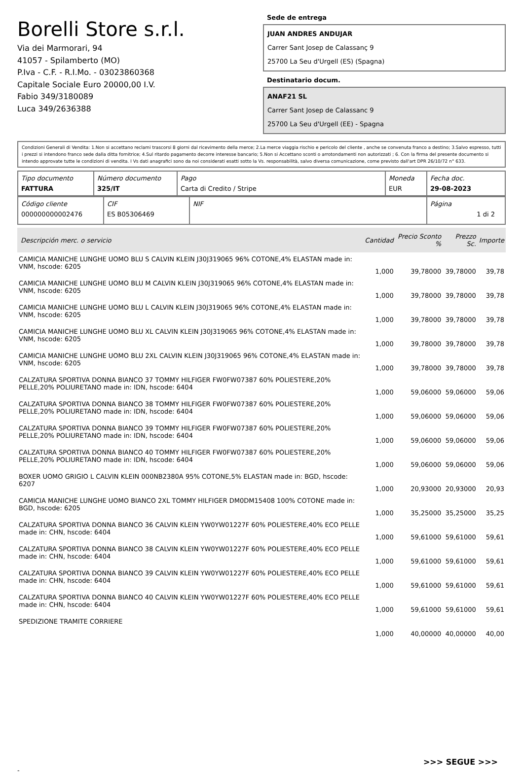Borelli Store s.r.l.
Via dei Marmorari, 94
41057 - Spilamberto (MO)
P.Iva - C.F. - R.I.Mo. - 03023860368
Capitale Sociale Euro 20000,00 I.V.
Fabio 349/3180089
Luca 349/2636388
Sede de entrega
JUAN ANDRES ANDUJAR
Carrer Sant Josep de Calassanç 9
25700 La Seu d'Urgell (ES) (Spagna)
Destinatario docum.
ANAF21 SL
Carrer Sant Josep de Calassanc 9
25700 La Seu d'Urgell (EE) - Spagna
Condizioni Generali di Vendita: 1.Non si accettano reclami trascorsi 8 giorni dal ricevimento della merce; 2.La merce viaggia rischio e pericolo del cliente , anche se convenuta franco a destino; 3.Salvo espresso, tutti i prezzi si intendono franco sede dalla ditta fornitrice; 4.Sul ritardo pagamento decorre interesse bancario; 5.Non si Accettano sconti o arrotondamenti non autorizzati ; 6. Con la firma del presente documento si intendo approvate tutte le condizioni di vendita. I Vs dati anagrafici sono da noi considerati esatti sotto la Vs. responsabilità, salvo diversa comunicazione, come previsto dall'art DPR 26/10/72 n° 633.
| Tipo documento FATTURA | Número documento 325/IT | Pago Carta di Credito / Stripe | Moneda EUR | Fecha doc. 29-08-2023 |
| Código cliente 000000000002476 | CIF ES B05306469 | NIF | Página 1 di 2 |
| Descripción merc. o servicio | Cantidad | Precio Sconto % | Prezzo Sc. | Importe |
| --- | --- | --- | --- | --- |
| CAMICIA MANICHE LUNGHE UOMO BLU S CALVIN KLEIN J30J319065 96% COTONE,4% ELASTAN made in: VNM, hscode: 6205 | 1,000 | 39,78000 | 39,78000 | 39,78 |
| CAMICIA MANICHE LUNGHE UOMO BLU M CALVIN KLEIN J30J319065 96% COTONE,4% ELASTAN made in: VNM, hscode: 6205 | 1,000 | 39,78000 | 39,78000 | 39,78 |
| CAMICIA MANICHE LUNGHE UOMO BLU L CALVIN KLEIN J30J319065 96% COTONE,4% ELASTAN made in: VNM, hscode: 6205 | 1,000 | 39,78000 | 39,78000 | 39,78 |
| CAMICIA MANICHE LUNGHE UOMO BLU XL CALVIN KLEIN J30J319065 96% COTONE,4% ELASTAN made in: VNM, hscode: 6205 | 1,000 | 39,78000 | 39,78000 | 39,78 |
| CAMICIA MANICHE LUNGHE UOMO BLU 2XL CALVIN KLEIN J30J319065 96% COTONE,4% ELASTAN made in: VNM, hscode: 6205 | 1,000 | 39,78000 | 39,78000 | 39,78 |
| CALZATURA SPORTIVA DONNA BIANCO 37 TOMMY HILFIGER FW0FW07387 60% POLIESTERE,20% PELLE,20% POLIURETANO made in: IDN, hscode: 6404 | 1,000 | 59,06000 | 59,06000 | 59,06 |
| CALZATURA SPORTIVA DONNA BIANCO 38 TOMMY HILFIGER FW0FW07387 60% POLIESTERE,20% PELLE,20% POLIURETANO made in: IDN, hscode: 6404 | 1,000 | 59,06000 | 59,06000 | 59,06 |
| CALZATURA SPORTIVA DONNA BIANCO 39 TOMMY HILFIGER FW0FW07387 60% POLIESTERE,20% PELLE,20% POLIURETANO made in: IDN, hscode: 6404 | 1,000 | 59,06000 | 59,06000 | 59,06 |
| CALZATURA SPORTIVA DONNA BIANCO 40 TOMMY HILFIGER FW0FW07387 60% POLIESTERE,20% PELLE,20% POLIURETANO made in: IDN, hscode: 6404 | 1,000 | 59,06000 | 59,06000 | 59,06 |
| BOXER UOMO GRIGIO L CALVIN KLEIN 000NB2380A 95% COTONE,5% ELASTAN made in: BGD, hscode: 6207 | 1,000 | 20,93000 | 20,93000 | 20,93 |
| CAMICIA MANICHE LUNGHE UOMO BIANCO 2XL TOMMY HILFIGER DM0DM15408 100% COTONE made in: BGD, hscode: 6205 | 1,000 | 35,25000 | 35,25000 | 35,25 |
| CALZATURA SPORTIVA DONNA BIANCO 36 CALVIN KLEIN YW0YW01227F 60% POLIESTERE,40% ECO PELLE made in: CHN, hscode: 6404 | 1,000 | 59,61000 | 59,61000 | 59,61 |
| CALZATURA SPORTIVA DONNA BIANCO 38 CALVIN KLEIN YW0YW01227F 60% POLIESTERE,40% ECO PELLE made in: CHN, hscode: 6404 | 1,000 | 59,61000 | 59,61000 | 59,61 |
| CALZATURA SPORTIVA DONNA BIANCO 39 CALVIN KLEIN YW0YW01227F 60% POLIESTERE,40% ECO PELLE made in: CHN, hscode: 6404 | 1,000 | 59,61000 | 59,61000 | 59,61 |
| CALZATURA SPORTIVA DONNA BIANCO 40 CALVIN KLEIN YW0YW01227F 60% POLIESTERE,40% ECO PELLE made in: CHN, hscode: 6404 | 1,000 | 59,61000 | 59,61000 | 59,61 |
| SPEDIZIONE TRAMITE CORRIERE | 1,000 | 40,00000 | 40,00000 | 40,00 |
>>> SEGUE >>>
-